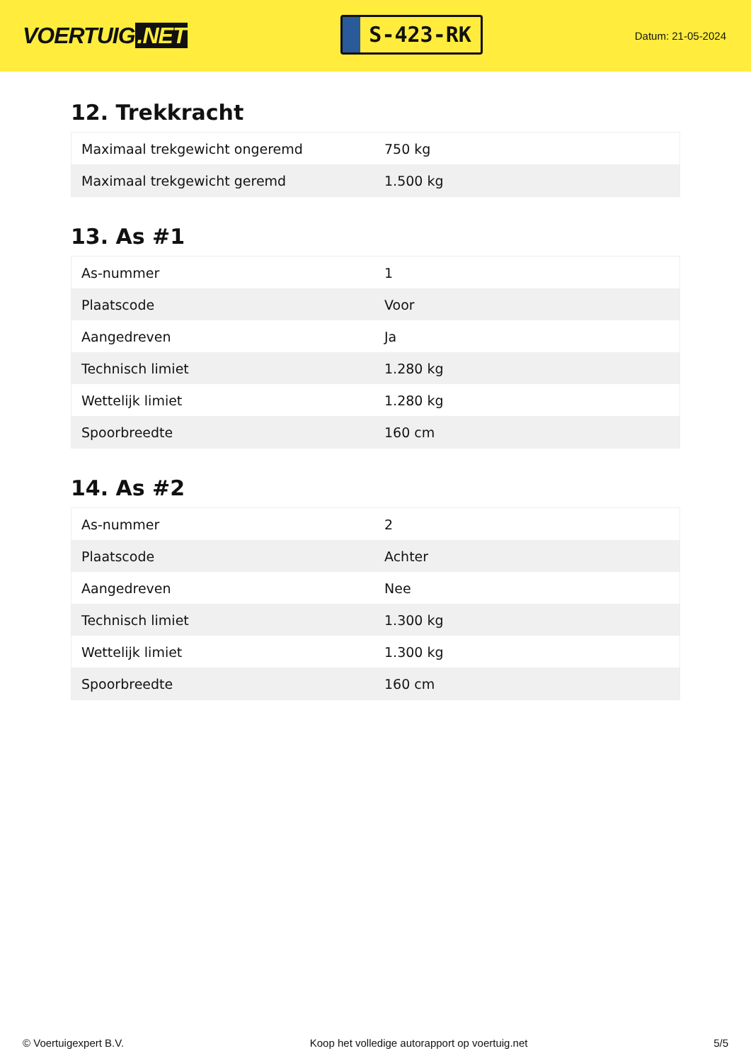VOERTUIG.NET
S-423-RK
Datum: 21-05-2024
12. Trekkracht
| Maximaal trekgewicht ongeremd | 750 kg |
| Maximaal trekgewicht geremd | 1.500 kg |
13. As #1
| As-nummer | 1 |
| Plaatscode | Voor |
| Aangedreven | Ja |
| Technisch limiet | 1.280 kg |
| Wettelijk limiet | 1.280 kg |
| Spoorbreedte | 160 cm |
14. As #2
| As-nummer | 2 |
| Plaatscode | Achter |
| Aangedreven | Nee |
| Technisch limiet | 1.300 kg |
| Wettelijk limiet | 1.300 kg |
| Spoorbreedte | 160 cm |
© Voertuigexpert B.V. Koop het volledige autorapport op voertuig.net 5/5